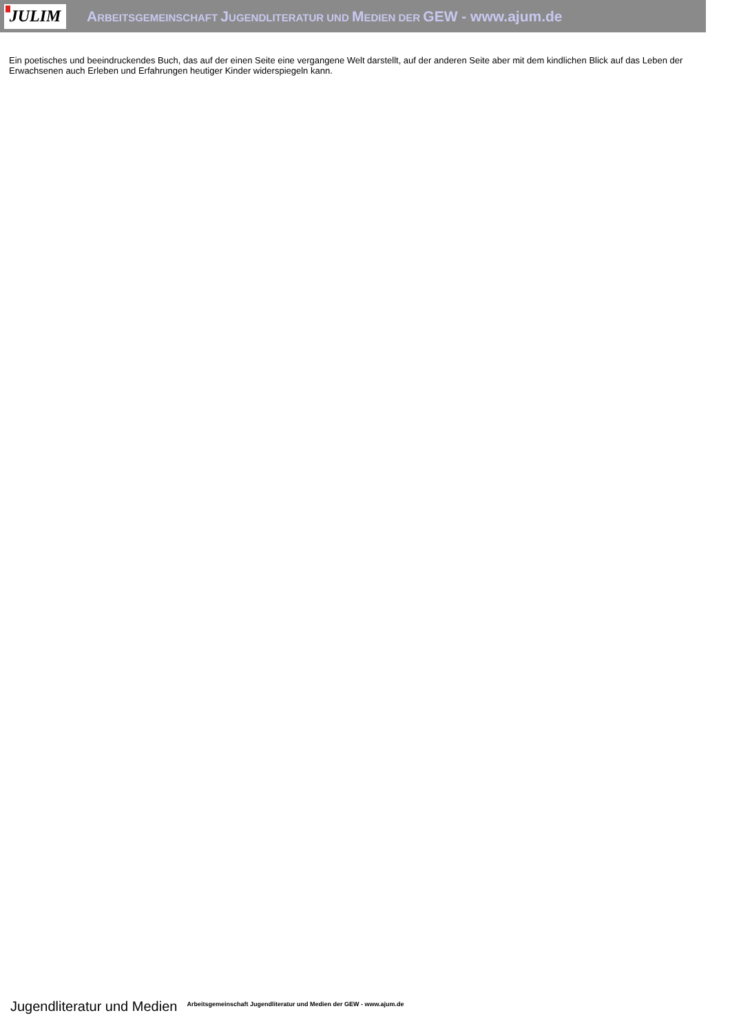JULIM
ARBEITSGEMEINSCHAFT JUGENDLITERATUR UND MEDIEN DER GEW - www.ajum.de
Ein poetisches und beeindruckendes Buch, das auf der einen Seite eine vergangene Welt darstellt, auf der anderen Seite aber mit dem kindlichen Blick auf das Leben der Erwachsenen auch Erleben und Erfahrungen heutiger Kinder widerspiegeln kann.
Jugendliteratur und Medien Arbeitsgemeinschaft Jugendliteratur und Medien der GEW - www.ajum.de